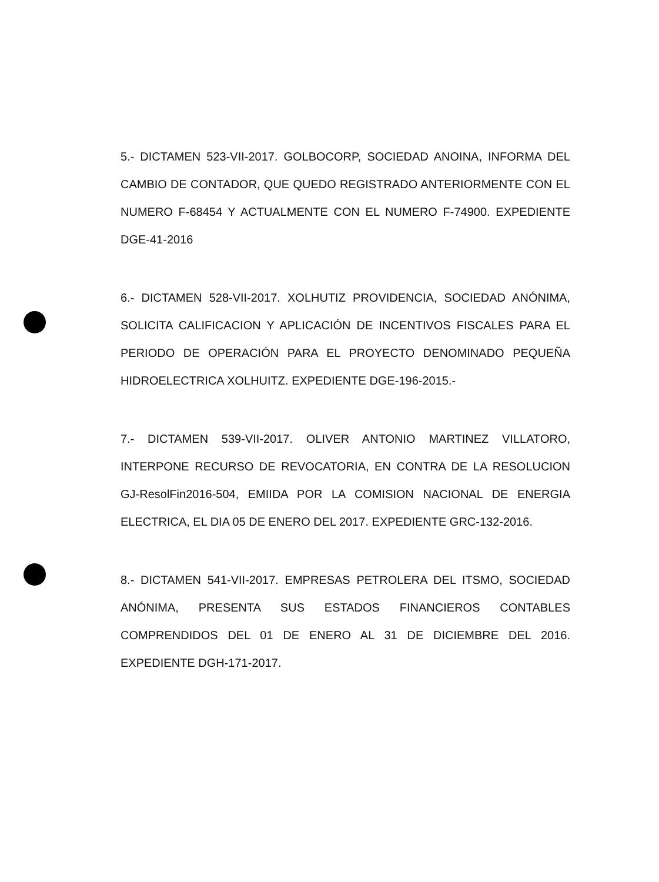5.- DICTAMEN 523-VII-2017. GOLBOCORP, SOCIEDAD ANOINA, INFORMA DEL CAMBIO DE CONTADOR, QUE QUEDO REGISTRADO ANTERIORMENTE CON EL NUMERO F-68454 Y ACTUALMENTE CON EL NUMERO F-74900. EXPEDIENTE DGE-41-2016
6.- DICTAMEN 528-VII-2017. XOLHUTIZ PROVIDENCIA, SOCIEDAD ANÓNIMA, SOLICITA CALIFICACION Y APLICACIÓN DE INCENTIVOS FISCALES PARA EL PERIODO DE OPERACIÓN PARA EL PROYECTO DENOMINADO PEQUEÑA HIDROELECTRICA XOLHUITZ. EXPEDIENTE DGE-196-2015.-
7.- DICTAMEN 539-VII-2017. OLIVER ANTONIO MARTINEZ VILLATORO, INTERPONE RECURSO DE REVOCATORIA, EN CONTRA DE LA RESOLUCION GJ-ResolFin2016-504, EMIIDA POR LA COMISION NACIONAL DE ENERGIA ELECTRICA, EL DIA 05 DE ENERO DEL 2017. EXPEDIENTE GRC-132-2016.
8.- DICTAMEN 541-VII-2017. EMPRESAS PETROLERA DEL ITSMO, SOCIEDAD ANÓNIMA, PRESENTA SUS ESTADOS FINANCIEROS CONTABLES COMPRENDIDOS DEL 01 DE ENERO AL 31 DE DICIEMBRE DEL 2016. EXPEDIENTE DGH-171-2017.